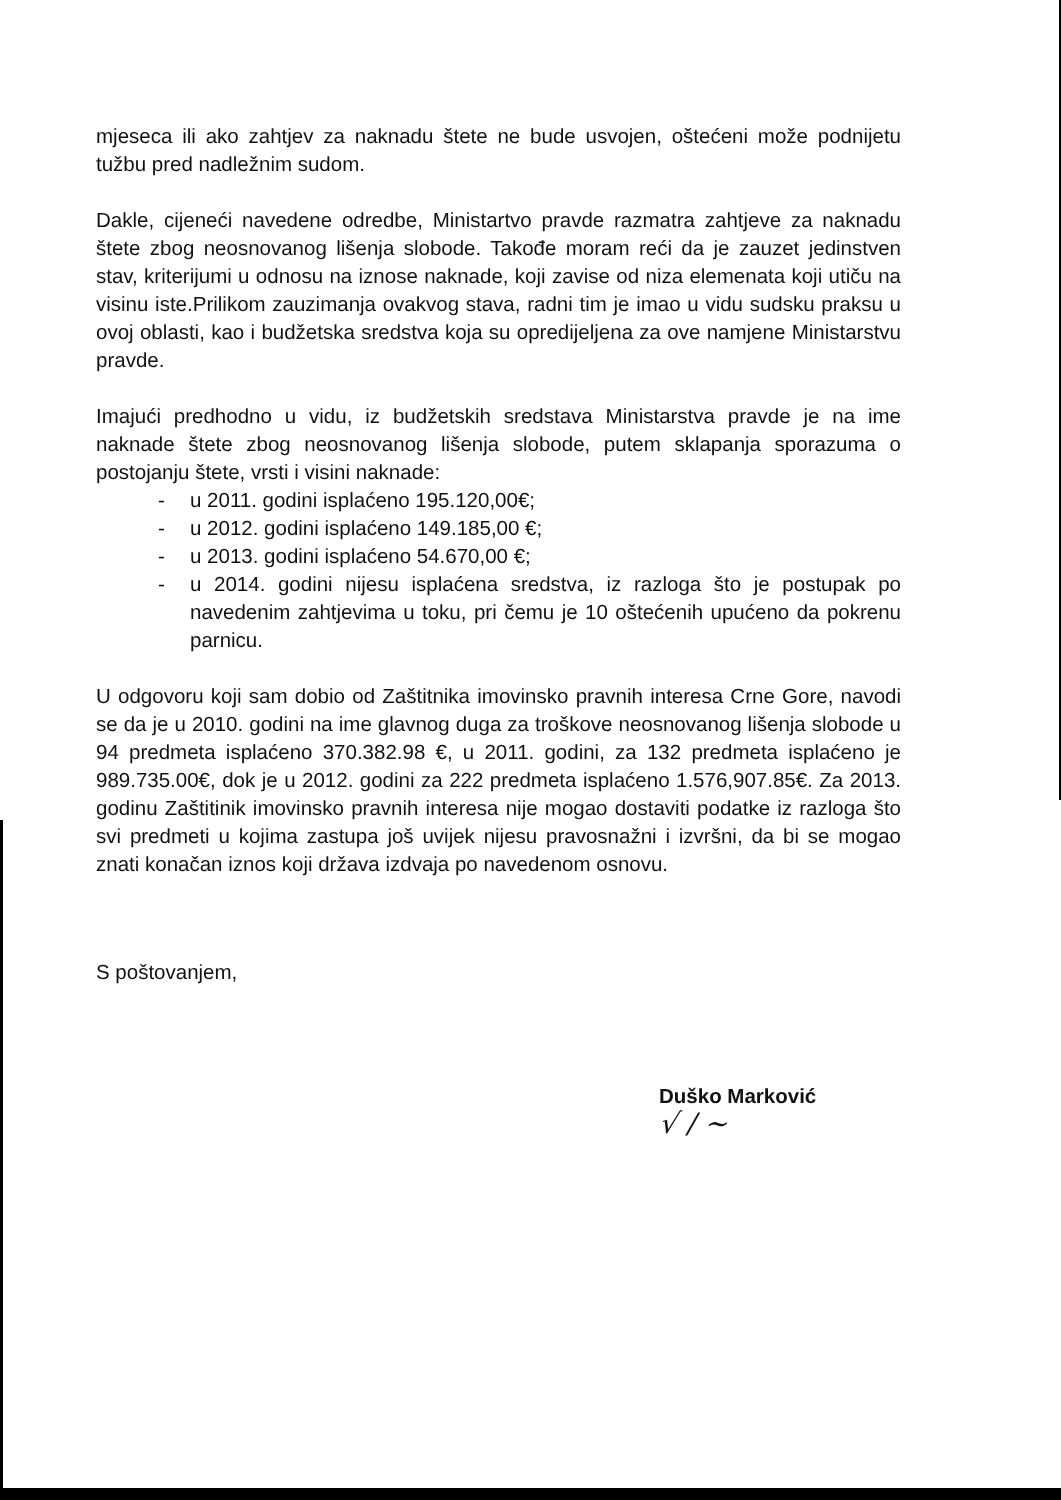mjeseca ili ako zahtjev za naknadu štete ne bude usvojen, oštećeni može podnijetu tužbu pred nadležnim sudom.
Dakle, cijeneći navedene odredbe, Ministartvo pravde razmatra zahtjeve za naknadu štete zbog neosnovanog lišenja slobode. Takođe moram reći da je zauzet jedinstven stav, kriterijumi u odnosu na iznose naknade, koji zavise od niza elemenata koji utiču na visinu iste.Prilikom zauzimanja ovakvog stava, radni tim je imao u vidu sudsku praksu u ovoj oblasti, kao i budžetska sredstva koja su opredijeljena za ove namjene Ministarstvu pravde.
Imajući predhodno u vidu, iz budžetskih sredstava Ministarstva pravde je na ime naknade štete zbog neosnovanog lišenja slobode, putem sklapanja sporazuma o postojanju štete, vrsti i visini naknade:
- u 2011. godini isplaćeno 195.120,00€;
- u 2012. godini isplaćeno 149.185,00 €;
- u 2013. godini isplaćeno 54.670,00 €;
- u 2014. godini nijesu isplaćena sredstva, iz razloga što je postupak po navedenim zahtjevima u toku, pri čemu je 10 oštećenih upućeno da pokrenu parnicu.
U odgovoru koji sam dobio od Zaštitnika imovinsko pravnih interesa Crne Gore, navodi se da je u 2010. godini na ime glavnog duga za troškove neosnovanog lišenja slobode u 94 predmeta isplaćeno 370.382.98 €, u 2011. godini, za 132 predmeta isplaćeno je 989.735.00€, dok je u 2012. godini za 222 predmeta isplaćeno 1.576,907.85€. Za 2013. godinu Zaštitinik imovinsko pravnih interesa nije mogao dostaviti podatke iz razloga što svi predmeti u kojima zastupa još uvijek nijesu pravosnažni i izvršni, da bi se mogao znati konačan iznos koji država izdvaja po navedenom osnovu.
S poštovanjem,
Duško Marković
√ / ~